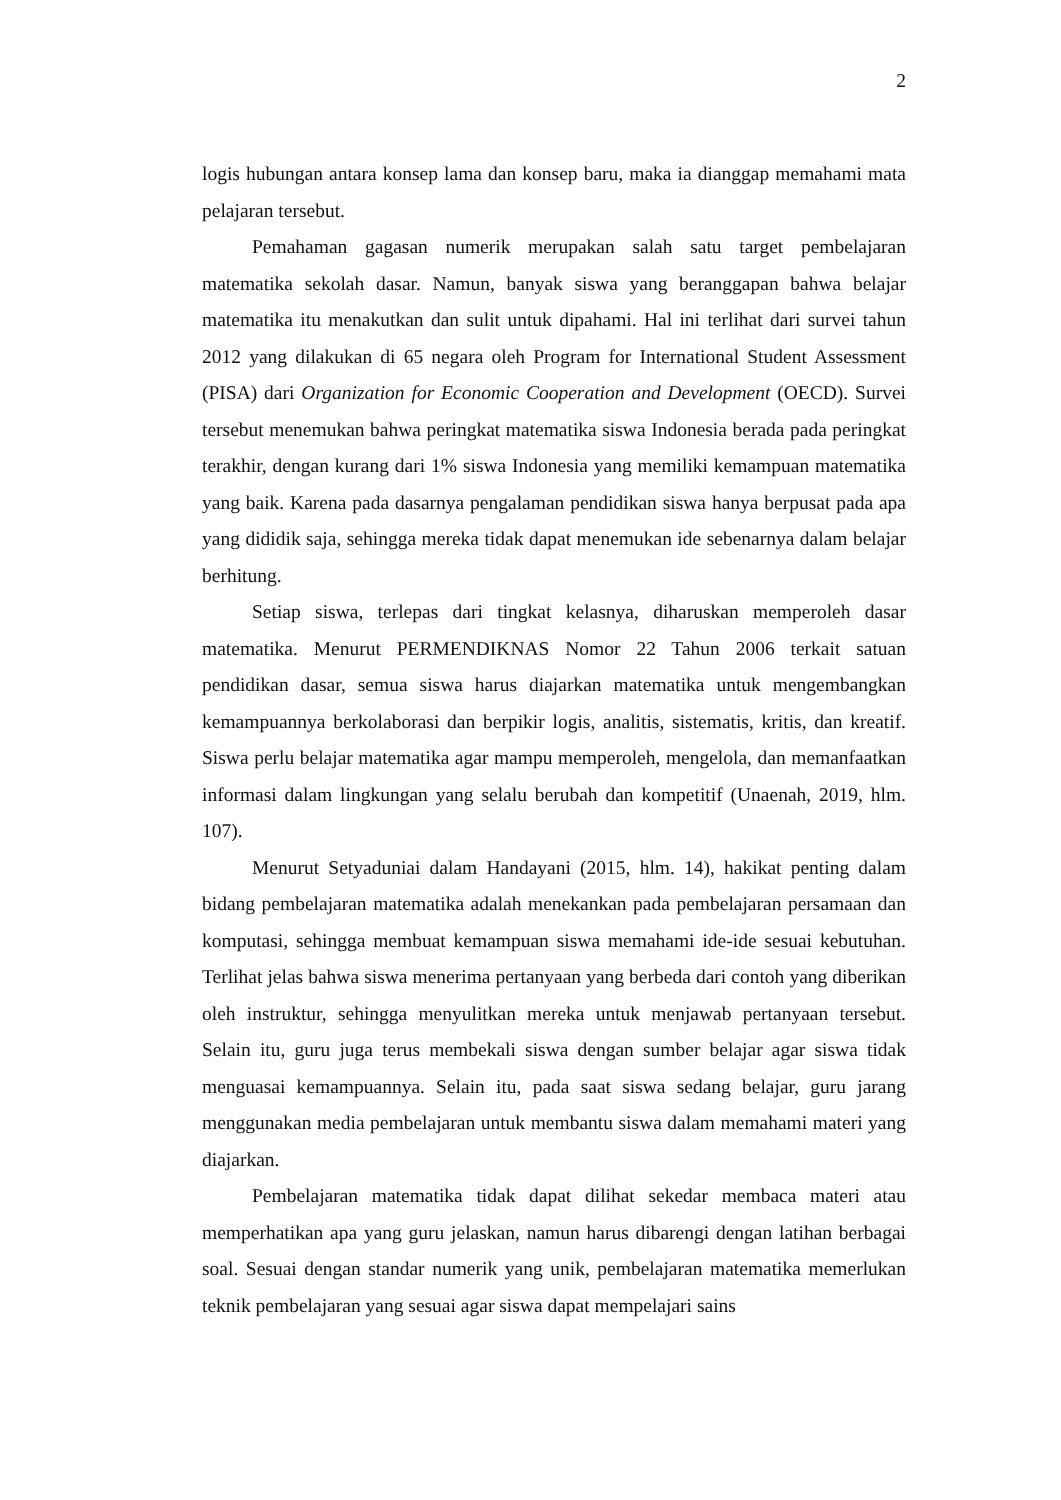2
logis hubungan antara konsep lama dan konsep baru, maka ia dianggap memahami mata pelajaran tersebut.
Pemahaman gagasan numerik merupakan salah satu target pembelajaran matematika sekolah dasar. Namun, banyak siswa yang beranggapan bahwa belajar matematika itu menakutkan dan sulit untuk dipahami. Hal ini terlihat dari survei tahun 2012 yang dilakukan di 65 negara oleh Program for International Student Assessment (PISA) dari Organization for Economic Cooperation and Development (OECD). Survei tersebut menemukan bahwa peringkat matematika siswa Indonesia berada pada peringkat terakhir, dengan kurang dari 1% siswa Indonesia yang memiliki kemampuan matematika yang baik. Karena pada dasarnya pengalaman pendidikan siswa hanya berpusat pada apa yang dididik saja, sehingga mereka tidak dapat menemukan ide sebenarnya dalam belajar berhitung.
Setiap siswa, terlepas dari tingkat kelasnya, diharuskan memperoleh dasar matematika. Menurut PERMENDIKNAS Nomor 22 Tahun 2006 terkait satuan pendidikan dasar, semua siswa harus diajarkan matematika untuk mengembangkan kemampuannya berkolaborasi dan berpikir logis, analitis, sistematis, kritis, dan kreatif. Siswa perlu belajar matematika agar mampu memperoleh, mengelola, dan memanfaatkan informasi dalam lingkungan yang selalu berubah dan kompetitif (Unaenah, 2019, hlm. 107).
Menurut Setyaduniai dalam Handayani (2015, hlm. 14), hakikat penting dalam bidang pembelajaran matematika adalah menekankan pada pembelajaran persamaan dan komputasi, sehingga membuat kemampuan siswa memahami ide-ide sesuai kebutuhan. Terlihat jelas bahwa siswa menerima pertanyaan yang berbeda dari contoh yang diberikan oleh instruktur, sehingga menyulitkan mereka untuk menjawab pertanyaan tersebut. Selain itu, guru juga terus membekali siswa dengan sumber belajar agar siswa tidak menguasai kemampuannya. Selain itu, pada saat siswa sedang belajar, guru jarang menggunakan media pembelajaran untuk membantu siswa dalam memahami materi yang diajarkan.
Pembelajaran matematika tidak dapat dilihat sekedar membaca materi atau memperhatikan apa yang guru jelaskan, namun harus dibarengi dengan latihan berbagai soal. Sesuai dengan standar numerik yang unik, pembelajaran matematika memerlukan teknik pembelajaran yang sesuai agar siswa dapat mempelajari sains